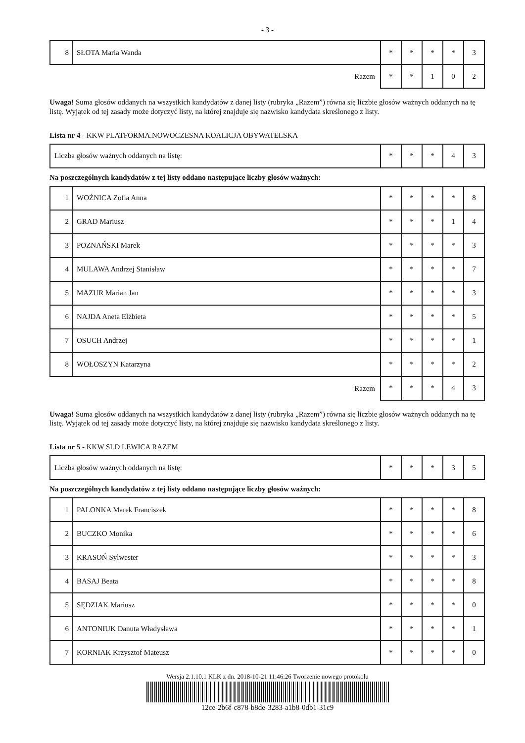- 3 -
| 8 | SŁOTA Maria Wanda | * | * | * | * | 3 |
| Razem | | * | * | 1 | 0 | 2 |
Uwaga! Suma głosów oddanych na wszystkich kandydatów z danej listy (rubryka „Razem”) równa się liczbie głosów ważnych oddanych na tę listę. Wyjątek od tej zasady może dotyczyć listy, na której znajduje się nazwisko kandydata skreślonego z listy.
Lista nr 4 - KKW PLATFORMA.NOWOCZESNA KOALICJA OBYWATELSKA
| Liczba głosów ważnych oddanych na listę: | * | * | * | 4 | 3 |
Na poszczególnych kandydatów z tej listy oddano następujące liczby głosów ważnych:
| 1 | WOŹNICA Zofia Anna | * | * | * | * | 8 |
| 2 | GRAD Mariusz | * | * | * | 1 | 4 |
| 3 | POZNAŃSKI Marek | * | * | * | * | 3 |
| 4 | MULAWA Andrzej Stanisław | * | * | * | * | 7 |
| 5 | MAZUR Marian Jan | * | * | * | * | 3 |
| 6 | NAJDA Aneta Elżbieta | * | * | * | * | 5 |
| 7 | OSUCH Andrzej | * | * | * | * | 1 |
| 8 | WOŁOSZYN Katarzyna | * | * | * | * | 2 |
| Razem | | * | * | * | 4 | 3 |
Uwaga! Suma głosów oddanych na wszystkich kandydatów z danej listy (rubryka „Razem”) równa się liczbie głosów ważnych oddanych na tę listę. Wyjątek od tej zasady może dotyczyć listy, na której znajduje się nazwisko kandydata skreślonego z listy.
Lista nr 5 - KKW SLD LEWICA RAZEM
| Liczba głosów ważnych oddanych na listę: | * | * | * | 3 | 5 |
Na poszczególnych kandydatów z tej listy oddano następujące liczby głosów ważnych:
| 1 | PALONKA Marek Franciszek | * | * | * | * | 8 |
| 2 | BUCZKO Monika | * | * | * | * | 6 |
| 3 | KRASOŃ Sylwester | * | * | * | * | 3 |
| 4 | BASAJ Beata | * | * | * | * | 8 |
| 5 | SĘDZIAK Mariusz | * | * | * | * | 0 |
| 6 | ANTONIUK Danuta Władysława | * | * | * | * | 1 |
| 7 | KORNIAK Krzysztof Mateusz | * | * | * | * | 0 |
Wersja 2.1.10.1 KLK z dn. 2018-10-21 11:46:26 Tworzenie nowego protokołu
12ce-2b6f-c878-b8de-3283-a1b8-0db1-31c9